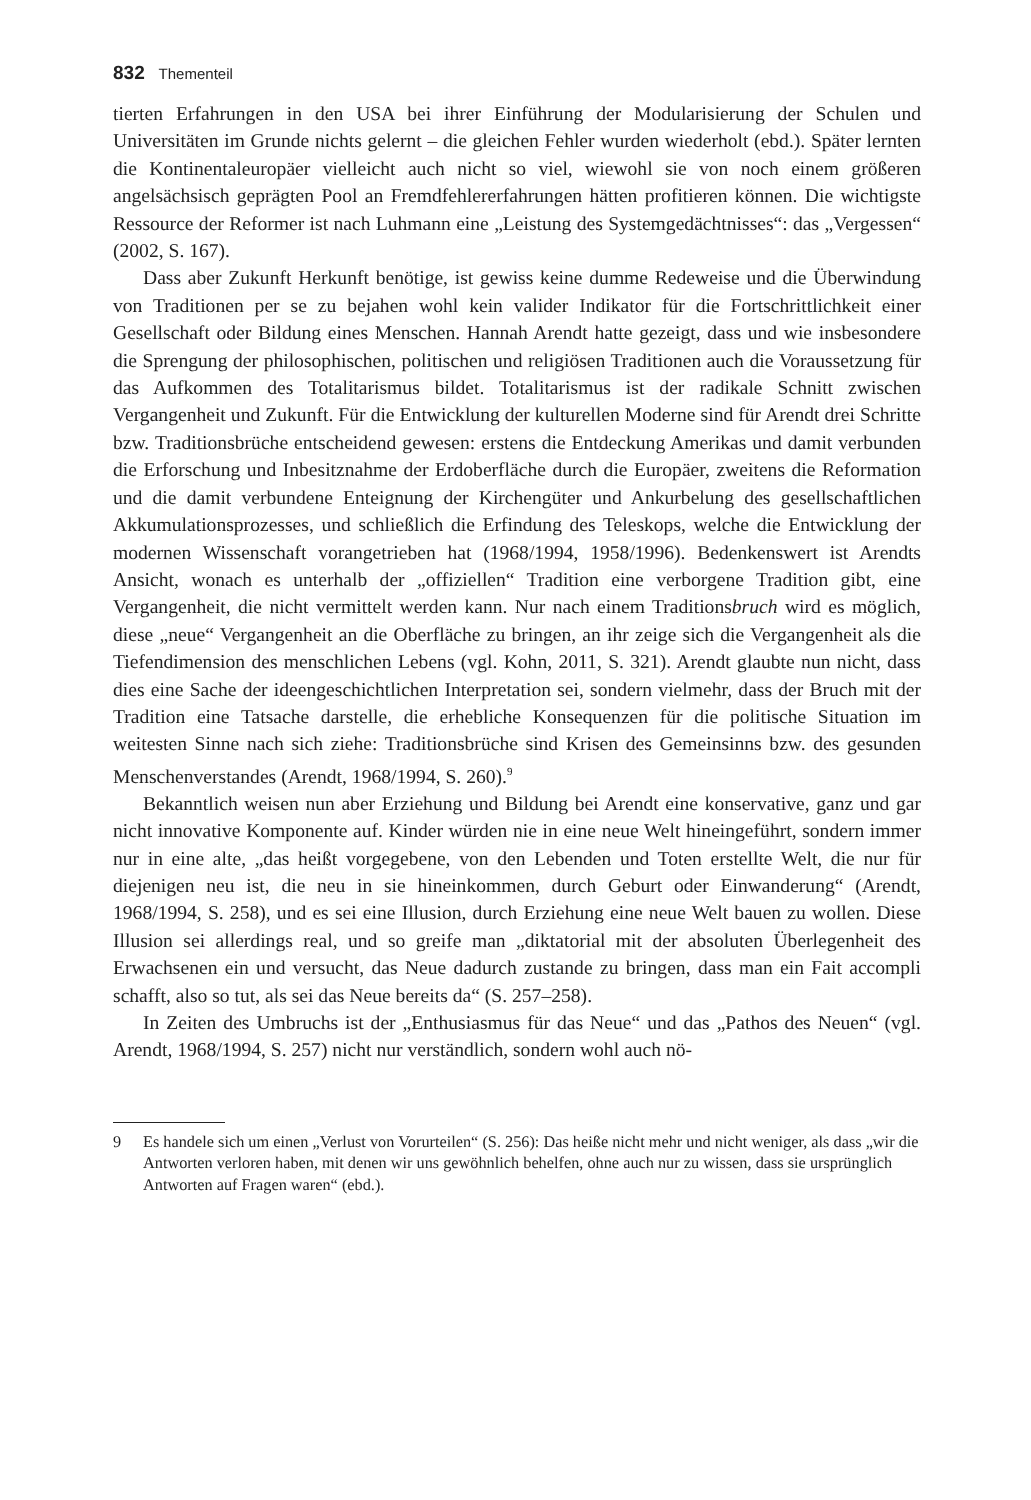832 Thementeil
tierten Erfahrungen in den USA bei ihrer Einführung der Modularisierung der Schulen und Universitäten im Grunde nichts gelernt – die gleichen Fehler wurden wiederholt (ebd.). Später lernten die Kontinentaleuropäer vielleicht auch nicht so viel, wiewohl sie von noch einem größeren angelsächsisch geprägten Pool an Fremdfehlererfahrungen hätten profitieren können. Die wichtigste Ressource der Reformer ist nach Luhmann eine „Leistung des Systemgedächtnisses“: das „Vergessen“ (2002, S. 167).
Dass aber Zukunft Herkunft benötige, ist gewiss keine dumme Redeweise und die Überwindung von Traditionen per se zu bejahen wohl kein valider Indikator für die Fortschrittlichkeit einer Gesellschaft oder Bildung eines Menschen. Hannah Arendt hatte gezeigt, dass und wie insbesondere die Sprengung der philosophischen, politischen und religiösen Traditionen auch die Voraussetzung für das Aufkommen des Totalitarismus bildet. Totalitarismus ist der radikale Schnitt zwischen Vergangenheit und Zukunft. Für die Entwicklung der kulturellen Moderne sind für Arendt drei Schritte bzw. Traditionsbrüche entscheidend gewesen: erstens die Entdeckung Amerikas und damit verbunden die Erforschung und Inbesitznahme der Erdoberfläche durch die Europäer, zweitens die Reformation und die damit verbundene Enteignung der Kirchengüter und Ankurbelung des gesellschaftlichen Akkumulationsprozesses, und schließlich die Erfindung des Teleskops, welche die Entwicklung der modernen Wissenschaft vorangetrieben hat (1968/1994, 1958/1996). Bedenkenswert ist Arendts Ansicht, wonach es unterhalb der „offiziellen“ Tradition eine verborgene Tradition gibt, eine Vergangenheit, die nicht vermittelt werden kann. Nur nach einem Traditionsbruch wird es möglich, diese „neue“ Vergangenheit an die Oberfläche zu bringen, an ihr zeige sich die Vergangenheit als die Tiefendimension des menschlichen Lebens (vgl. Kohn, 2011, S. 321). Arendt glaubte nun nicht, dass dies eine Sache der ideengeschichtlichen Interpretation sei, sondern vielmehr, dass der Bruch mit der Tradition eine Tatsache darstelle, die erhebliche Konsequenzen für die politische Situation im weitesten Sinne nach sich ziehe: Traditionsbrüche sind Krisen des Gemeinsinns bzw. des gesunden Menschenverstandes (Arendt, 1968/1994, S. 260).<sup>9</sup>
Bekanntlich weisen nun aber Erziehung und Bildung bei Arendt eine konservative, ganz und gar nicht innovative Komponente auf. Kinder würden nie in eine neue Welt hineingeführt, sondern immer nur in eine alte, „das heißt vorgegebene, von den Lebenden und Toten erstellte Welt, die nur für diejenigen neu ist, die neu in sie hineinkommen, durch Geburt oder Einwanderung“ (Arendt, 1968/1994, S. 258), und es sei eine Illusion, durch Erziehung eine neue Welt bauen zu wollen. Diese Illusion sei allerdings real, und so greife man „diktatorial mit der absoluten Überlegenheit des Erwachsenen ein und versucht, das Neue dadurch zustande zu bringen, dass man ein Fait accompli schafft, also so tut, als sei das Neue bereits da“ (S. 257–258).
In Zeiten des Umbruchs ist der „Enthusiasmus für das Neue“ und das „Pathos des Neuen“ (vgl. Arendt, 1968/1994, S. 257) nicht nur verständlich, sondern wohl auch nö-
9 Es handele sich um einen „Verlust von Vorurteilen“ (S. 256): Das heiße nicht mehr und nicht weniger, als dass „wir die Antworten verloren haben, mit denen wir uns gewöhnlich behelfen, ohne auch nur zu wissen, dass sie ursprünglich Antworten auf Fragen waren“ (ebd.).